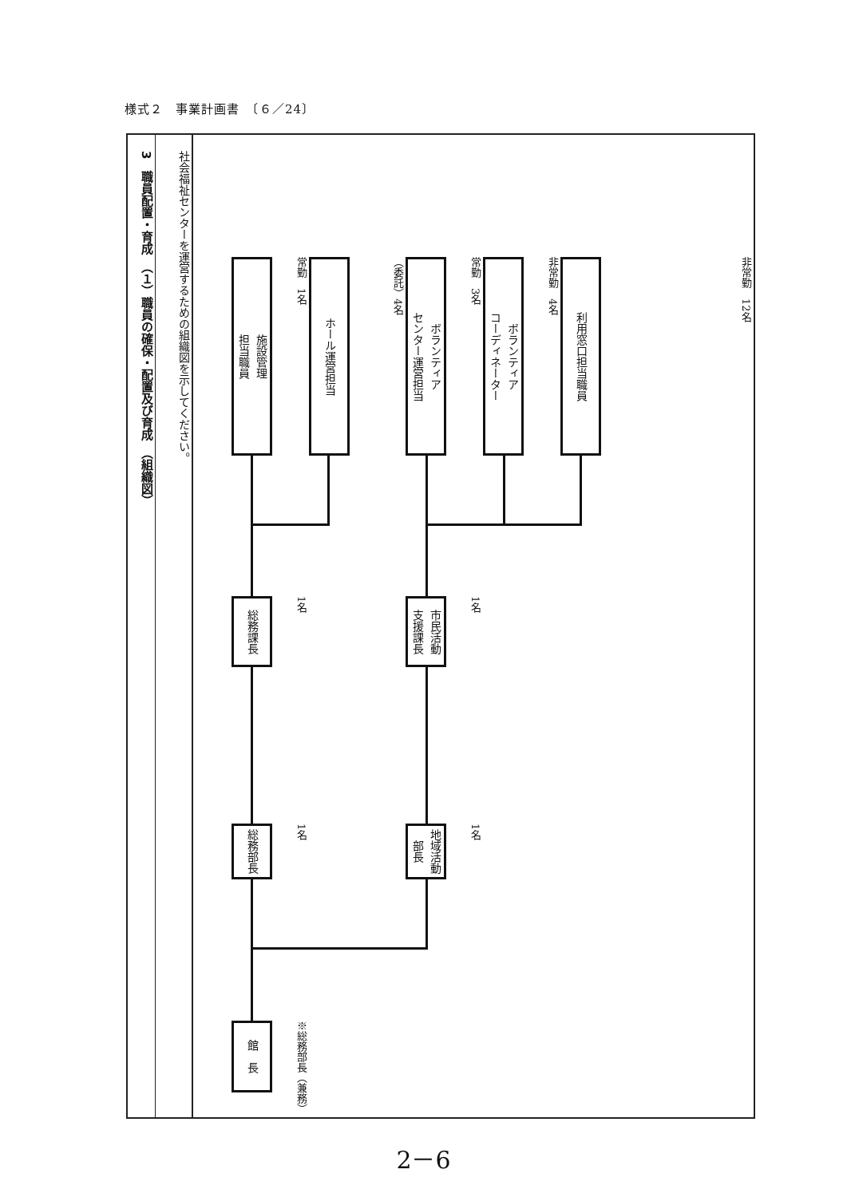様式２　事業計画書　〔６／24〕
3　職員配置・育成　（１）職員の確保・配置及び育成　（組織図）
社会福祉センターを運営するための組織図を示してください。
館　長
※総務部長（兼務）
総務部長
1名
地域活動
部長
1名
総務課長
1名
市民活動
支援課長
1名
施設管理
担当職員
常勤　1名
ホール運営担当
（委託）4名
ボランティア
センター運営担当
常勤　3名
ボランティア
コーディネーター
非常勤　4名
利用窓口担当職員
非常勤　12名
2－6